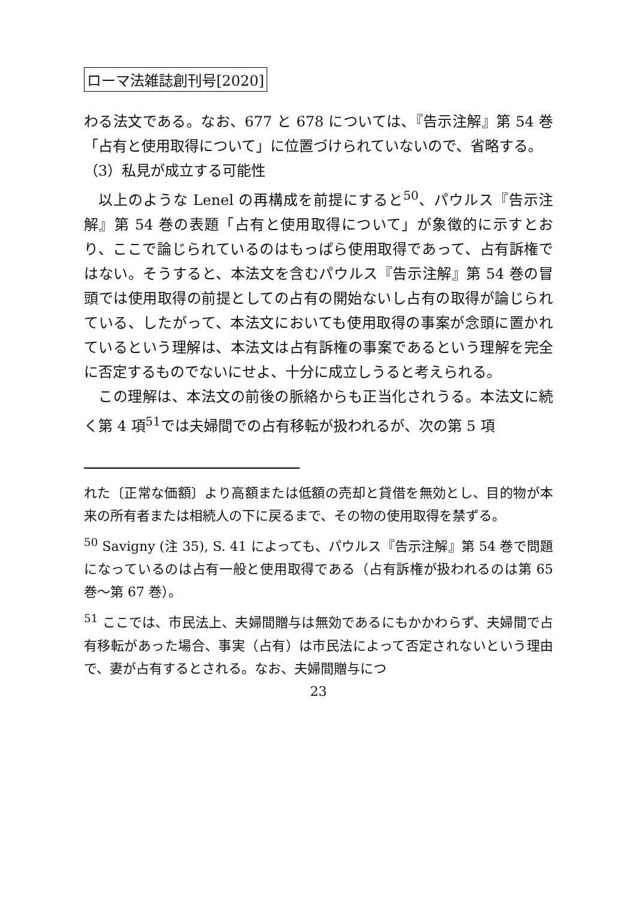ローマ法雑誌創刊号[2020]
わる法文である。なお、677 と 678 については、『告示注解』第 54 巻「占有と使用取得について」に位置づけられていないので、省略する。
（3）私見が成立する可能性
以上のような Lenel の再構成を前提にすると<sup>50</sup>、パウルス『告示注解』第 54 巻の表題「占有と使用取得について」が象徴的に示すとおり、ここで論じられているのはもっぱら使用取得であって、占有訴権ではない。そうすると、本法文を含むパウルス『告示注解』第 54 巻の冒頭では使用取得の前提としての占有の開始ないし占有の取得が論じられている、したがって、本法文においても使用取得の事案が念頭に置かれているという理解は、本法文は占有訴権の事案であるという理解を完全に否定するものでないにせよ、十分に成立しうると考えられる。
この理解は、本法文の前後の脈絡からも正当化されうる。本法文に続く第 4 項<sup>51</sup>では夫婦間での占有移転が扱われるが、次の第 5 項
れた〔正常な価額〕より高額または低額の売却と貸借を無効とし、目的物が本来の所有者または相続人の下に戻るまで、その物の使用取得を禁ずる。
<sup>50</sup> Savigny (注 35), S. 41 によっても、パウルス『告示注解』第 54 巻で問題になっているのは占有一般と使用取得である（占有訴権が扱われるのは第 65 巻～第 67 巻）。
<sup>51</sup> ここでは、市民法上、夫婦間贈与は無効であるにもかかわらず、夫婦間で占有移転があった場合、事実（占有）は市民法によって否定されないという理由で、妻が占有するとされる。なお、夫婦間贈与につ
23